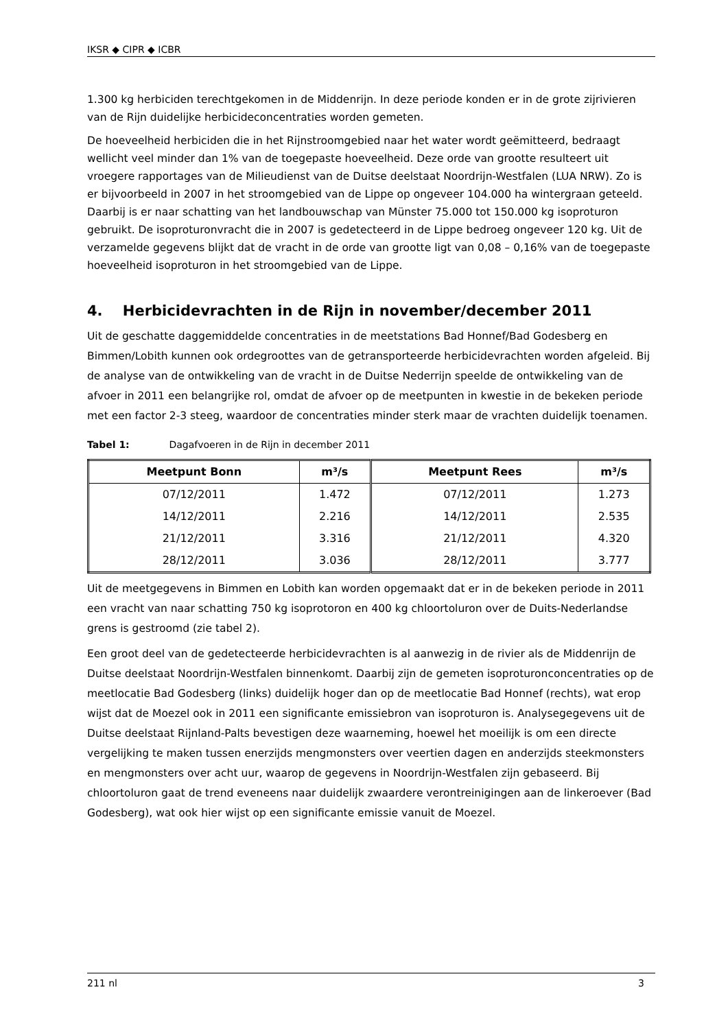IKSR ◆ CIPR ◆ ICBR
1.300 kg herbiciden terechtgekomen in de Middenrijn. In deze periode konden er in de grote zijrivieren van de Rijn duidelijke herbicideconcentraties worden gemeten.
De hoeveelheid herbiciden die in het Rijnstroomgebied naar het water wordt geëmitteerd, bedraagt wellicht veel minder dan 1% van de toegepaste hoeveelheid. Deze orde van grootte resulteert uit vroegere rapportages van de Milieudienst van de Duitse deelstaat Noordrijn-Westfalen (LUA NRW). Zo is er bijvoorbeeld in 2007 in het stroomgebied van de Lippe op ongeveer 104.000 ha wintergraan geteeld. Daarbij is er naar schatting van het landbouwschap van Münster 75.000 tot 150.000 kg isoproturon gebruikt. De isoproturonvracht die in 2007 is gedetecteerd in de Lippe bedroeg ongeveer 120 kg. Uit de verzamelde gegevens blijkt dat de vracht in de orde van grootte ligt van 0,08 – 0,16% van de toegepaste hoeveelheid isoproturon in het stroomgebied van de Lippe.
4. Herbicidevrachten in de Rijn in november/december 2011
Uit de geschatte daggemiddelde concentraties in de meetstations Bad Honnef/Bad Godesberg en Bimmen/Lobith kunnen ook ordegroottes van de getransporteerde herbicidevrachten worden afgeleid. Bij de analyse van de ontwikkeling van de vracht in de Duitse Nederrijn speelde de ontwikkeling van de afvoer in 2011 een belangrijke rol, omdat de afvoer op de meetpunten in kwestie in de bekeken periode met een factor 2-3 steeg, waardoor de concentraties minder sterk maar de vrachten duidelijk toenamen.
Tabel 1: Dagafvoeren in de Rijn in december 2011
| Meetpunt Bonn | m³/s | Meetpunt Rees | m³/s |
| --- | --- | --- | --- |
| 07/12/2011 | 1.472 | 07/12/2011 | 1.273 |
| 14/12/2011 | 2.216 | 14/12/2011 | 2.535 |
| 21/12/2011 | 3.316 | 21/12/2011 | 4.320 |
| 28/12/2011 | 3.036 | 28/12/2011 | 3.777 |
Uit de meetgegevens in Bimmen en Lobith kan worden opgemaakt dat er in de bekeken periode in 2011 een vracht van naar schatting 750 kg isoprotoron en 400 kg chloortoluron over de Duits-Nederlandse grens is gestroomd (zie tabel 2).
Een groot deel van de gedetecteerde herbicidevrachten is al aanwezig in de rivier als de Middenrijn de Duitse deelstaat Noordrijn-Westfalen binnenkomt. Daarbij zijn de gemeten isoproturonconcentraties op de meetlocatie Bad Godesberg (links) duidelijk hoger dan op de meetlocatie Bad Honnef (rechts), wat erop wijst dat de Moezel ook in 2011 een significante emissiebron van isoproturon is. Analysegegevens uit de Duitse deelstaat Rijnland-Palts bevestigen deze waarneming, hoewel het moeilijk is om een directe vergelijking te maken tussen enerzijds mengmonsters over veertien dagen en anderzijds steekmonsters en mengmonsters over acht uur, waarop de gegevens in Noordrijn-Westfalen zijn gebaseerd. Bij chloortoluron gaat de trend eveneens naar duidelijk zwaardere verontreinigingen aan de linkeroever (Bad Godesberg), wat ook hier wijst op een significante emissie vanuit de Moezel.
211 nl 3